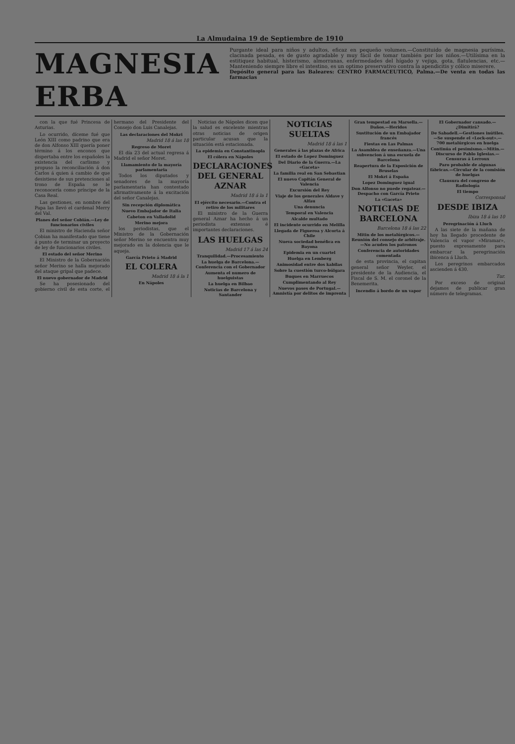La Almudaina 19 de Septiembre de 1910
MAGNESIA ERBA
Purgante ideal para niños y adultos, eficaz en pequeño volumen.—Constituido de magnesia purísima, clacinada pesada, es de gusto agradable y muy fácil de tomar también por los niños.—Utilísima en la estitiquez habitual, histerismo, almorranas, enfermedades del hígado y vejiga, gota, flatulencias, etc.—Manteniendo siempre libre el intestino, es un optimo preservativo contra la apendicitis y cólico miserere.
Depósito general para las Baleares: CENTRO FARMACEUTICO, Palma.—De venta en todas las farmacias
con la que fué Princesa de Asturias.
Lo ocurrido, díceme fué que León XIII como padrino que era de don Alfonso XIII quería poner término á los enconos que dispertaba entre los españoles la existencia del carlismo y propuso la reconciliación á don Carlos á quien á cambio de que desistiese de sus pretenciones al trono de España se le reconocería como príncipe de la Casa Real.
Las gestiones, en nombre del Papa las llevó el cardenal Merry del Val.
Planes del señor Cobián.—Ley de funcionarios civiles
El ministro de Hacienda señor Cobian ha manifestado que tiene á punto de terminar un proyecto de ley de funcionarios civiles.
El estado del señor Merino
El Ministro de la Gobernación señor Merino se halla mejorado del ataque gripal que padece.
El nuevo gobernador de Madrid
Se ha posesionado del gobierno civil de esta corte, el hermano del Presidente del Consejo don Luis Canalejas.
Las declaraciones del Mokri
Madrid 18 á las 18
Regreso de Moret
El día 23 del actual regresa á Madrid el señor Moret.
Llamamiento de la mayoría parlamentaria
Todos los diputados y senadores de la mayoría parlamentaria han contestado afirmativamente á la excitación del señor Canalejas.
Sin recepción diplomática
Nuevo Embajador de Italia
Cabeton en Valladolid
Merino mejora
los periodistas, que el Ministro de la Gobernación señor Merino se encuentra muy mejorado en la dolencia que le aqueja.
García Prieto á Madrid
EL COLERA
Madrid 18 á la 1
En Nápoles
Noticias de Nápoles dicen que la salud es excelente mientras otras noticias de origen particular acusan que la situación está estacionada.
La epidemia en Constantinopla
El cólera en Nápoles
DECLARACIONES DEL GENERAL AZNAR
Madrid 18 á la 1
El ejército necesario.—Contra el retiro de los militares
El ministro de la Guerra general Aznar ha hecho á un periodista extensas é importantes declaraciones.
LAS HUELGAS
Madrid 17 á las 24
Tranquilidad.—Procesamiento
La huelga de Barcelona.—Conferencia con el Gobernador
Aumenta el numero de huelguistas
La huelga en Bilbao
Noticias de Barcelona y Santander
NOTICIAS SUELTAS
Madrid 18 á las 1
Generales á las plazas de Africa
El estado de Lopez Dominguez
Del Diario de la Guerra.—La «Gaceta»
La familia real en San Sebastian
El nuevo Capitán General de Valencia
Excursión del Rey
Viaje de los generales Aldave y Alfau
Una denuncia
Temporal en Valencia
Alcalde multado
El incidente ocurrido en Melilla
Llegada de Figueroa y Alcorta á Chile
Nueva sociedad benéfica en Bayona
Epidemia en un cuartel
Huelga en Lemberg
Animosidad entre dos kabilas
Sobre la cuestión turco-búlgara
Buques en Marruecos
Cumplimentando al Rey
Nuevos pases de Portugal.—Amnistía por delitos de imprenta
Gran tempestad en Marsella.—Daños.—Heridos
Sustitución de un Embajador francés
Fiestas en Las Palmas
La Asamblea de enseñanza.—Una subvencion á una escuela de Barcelona
Reapertura de la Exposición de Bruselas
El Mokri á España
Lopez Dominguez igual
Don Alfonso no puede regatear.—Despacho con García Prieto
La «Gaceta»
NOTICIAS DE BARCELONA
Barcelona 18 á las 22
Mitin de los metalúrgicos.—Reunión del consejo de arbitraje.—No acuden los patronos
Conferencia de autoridades comentada
de esta provincia, el capitan general señor Weyler, el presidente de la Audiencia, el Fiscal de S. M. el coronel de la Benemerita.
Incendio á bordo de un vapor
El Gobernador cansado.—¿Dimitirá?
De Sabadell.—Gestiones inútiles.—Se suspende el «Lock-out».—700 metalúrgicos en huelga
Continúa el pesimismo.—Mitin.—Discurso de Pablo Iglesias.—Censuras á Lerroux
Paro probable de algunas fábricas.—Circular de la comisión de huelgas
Clausura del congreso de Radiología
El tiempo
Corresponsal
DESDE IBIZA
Ibiza 18 á las 10
Peregrinación á Lluch
A las siete de la mañana de hoy ha llegado procedente de Valencia el vapor «Miramar», puesto expresamente para embarcar la peregrinación ibicenca á Lluch.
Los peregrinos embarcados ascienden á 430.
Tur.
Por exceso de original dejamos de publicar gran número de telegramas.